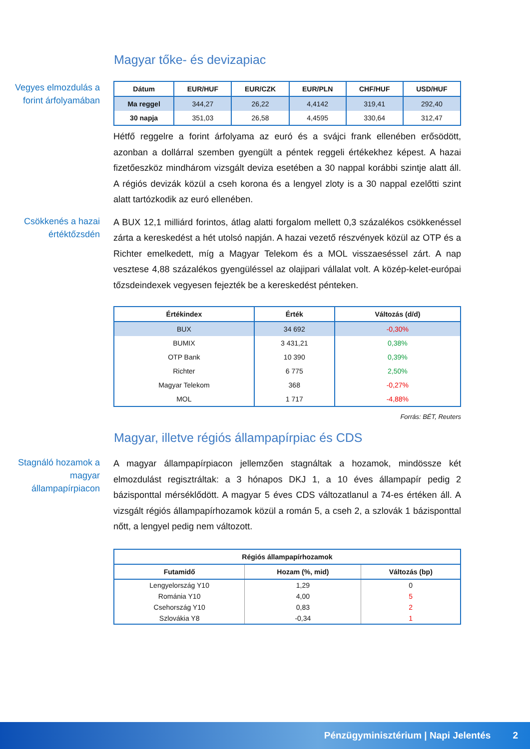Magyar tőke- és devizapiac
Vegyes elmozdulás a forint árfolyamában
| Dátum | EUR/HUF | EUR/CZK | EUR/PLN | CHF/HUF | USD/HUF |
| --- | --- | --- | --- | --- | --- |
| Ma reggel | 344,27 | 26,22 | 4,4142 | 319,41 | 292,40 |
| 30 napja | 351,03 | 26,58 | 4,4595 | 330,64 | 312,47 |
Hétfő reggelre a forint árfolyama az euró és a svájci frank ellenében erősödött, azonban a dollárral szemben gyengült a péntek reggeli értékekhez képest. A hazai fizetőeszköz mindhárom vizsgált deviza esetében a 30 nappal korábbi szintje alatt áll. A régiós devizák közül a cseh korona és a lengyel zloty is a 30 nappal ezelőtti szint alatt tartózkodik az euró ellenében.
Csökkenés a hazai értéktőzsdén
A BUX 12,1 milliárd forintos, átlag alatti forgalom mellett 0,3 százalékos csökkenéssel zárta a kereskedést a hét utolsó napján. A hazai vezető részvények közül az OTP és a Richter emelkedett, míg a Magyar Telekom és a MOL visszaeséssel zárt. A nap vesztese 4,88 százalékos gyengüléssel az olajipari vállalat volt. A közép-kelet-európai tőzsdeindexek vegyesen fejezték be a kereskedést pénteken.
| Értékindex | Érték | Változás (d/d) |
| --- | --- | --- |
| BUX | 34 692 | -0,30% |
| BUMIX | 3 431,21 | 0,38% |
| OTP Bank | 10 390 | 0,39% |
| Richter | 6 775 | 2,50% |
| Magyar Telekom | 368 | -0,27% |
| MOL | 1 717 | -4,88% |
Forrás: BÉT, Reuters
Magyar, illetve régiós állampapírpiac és CDS
Stagnáló hozamok a magyar állampapírpiacon
A magyar állampapírpiacon jellemzően stagnáltak a hozamok, mindössze két elmozdulást regisztráltak: a 3 hónapos DKJ 1, a 10 éves állampapír pedig 2 bázisponttal mérséklődött. A magyar 5 éves CDS változatlanul a 74-es értéken áll. A vizsgált régiós állampapírhozamok közül a román 5, a cseh 2, a szlovák 1 bázisponttal nőtt, a lengyel pedig nem változott.
| Régiós állampapírhozamok | | |
| --- | --- | --- |
| Futamidő | Hozam (%, mid) | Változás (bp) |
| Lengyelország Y10 | 1,29 | 0 |
| Románia Y10 | 4,00 | 5 |
| Csehország Y10 | 0,83 | 2 |
| Szlovákia Y8 | -0,34 | 1 |
Pénzügyminisztérium | Napi Jelentés 2